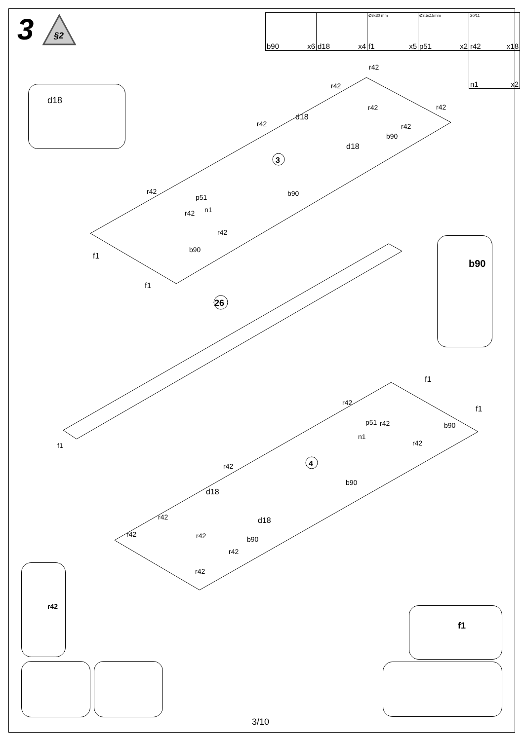3
§2
| b90 x6 | d18 x4 | Ø8x30 mm f1 x5 | Ø3,5x15mm p51 x2 | 20/11 r42 x18 |
| | | | | n1 x2 |
3
26
4
d18
b90
r42
f1
r42
r42
r42 r42
d18
r42 r42
b90
d18
r42 b90 p51
n1 r42
r42
b90
f1
f1
f1
f1
r42
p51 r42 b90
n1
f1 r42
r42
b90
d18
r42 d18
r42 r42 b90
r42
r42
3/10